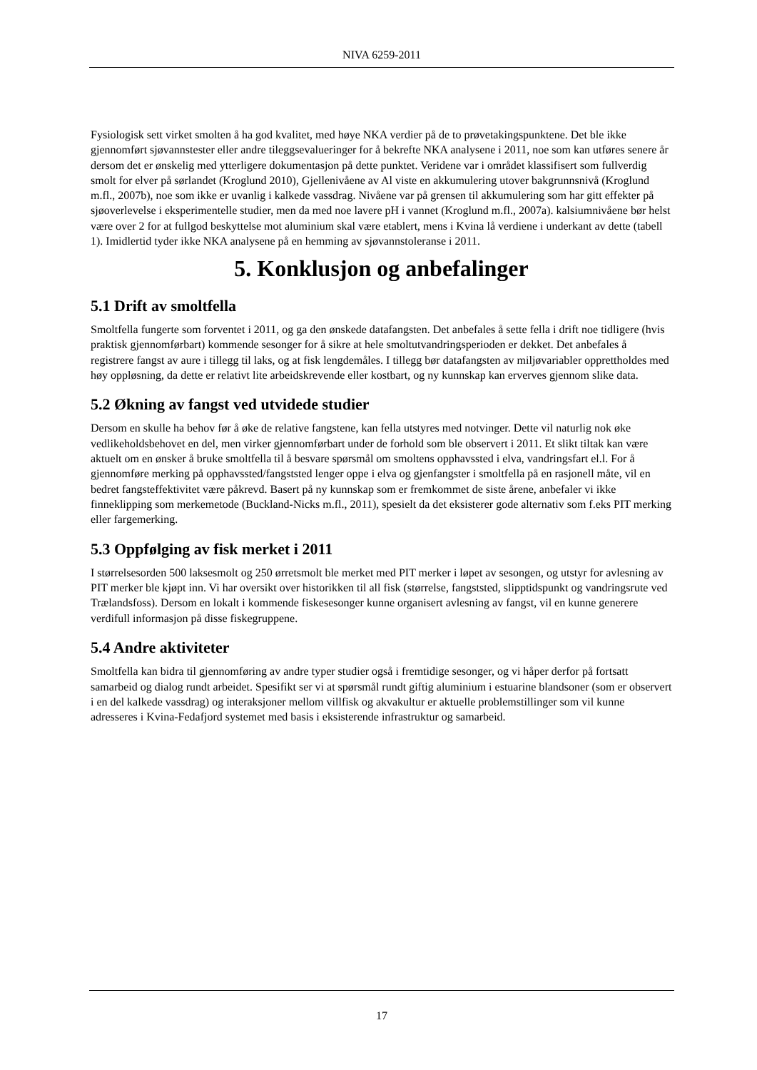NIVA 6259-2011
Fysiologisk sett virket smolten å ha god kvalitet, med høye NKA verdier på de to prøvetakingspunktene. Det ble ikke gjennomført sjøvannstester eller andre tileggsevalueringer for å bekrefte NKA analysene i 2011, noe som kan utføres senere år dersom det er ønskelig med ytterligere dokumentasjon på dette punktet. Veridene var i området klassifisert som fullverdig smolt for elver på sørlandet (Kroglund 2010), Gjellenivåene av Al viste en akkumulering utover bakgrunnsnivå (Kroglund m.fl., 2007b), noe som ikke er uvanlig i kalkede vassdrag. Nivåene var på grensen til akkumulering som har gitt effekter på sjøoverlevelse i eksperimentelle studier, men da med noe lavere pH i vannet (Kroglund m.fl., 2007a). kalsiumnivåene bør helst være over 2 for at fullgod beskyttelse mot aluminium skal være etablert, mens i Kvina lå verdiene i underkant av dette (tabell 1). Imidlertid tyder ikke NKA analysene på en hemming av sjøvannstoleranse i 2011.
5. Konklusjon og anbefalinger
5.1 Drift av smoltfella
Smoltfella fungerte som forventet i 2011, og ga den ønskede datafangsten. Det anbefales å sette fella i drift noe tidligere (hvis praktisk gjennomførbart) kommende sesonger for å sikre at hele smoltutvandringsperioden er dekket. Det anbefales å registrere fangst av aure i tillegg til laks, og at fisk lengdemåles. I tillegg bør datafangsten av miljøvariabler opprettholdes med høy oppløsning, da dette er relativt lite arbeidskrevende eller kostbart, og ny kunnskap kan erverves gjennom slike data.
5.2 Økning av fangst ved utvidede studier
Dersom en skulle ha behov før å øke de relative fangstene, kan fella utstyres med notvinger. Dette vil naturlig nok øke vedlikeholdsbehovet en del, men virker gjennomførbart under de forhold som ble observert i 2011. Et slikt tiltak kan være aktuelt om en ønsker å bruke smoltfella til å besvare spørsmål om smoltens opphavssted i elva, vandringsfart el.l. For å gjennomføre merking på opphavssted/fangststed lenger oppe i elva og gjenfangster i smoltfella på en rasjonell måte, vil en bedret fangsteffektivitet være påkrevd. Basert på ny kunnskap som er fremkommet de siste årene, anbefaler vi ikke finneklipping som merkemetode (Buckland-Nicks m.fl., 2011), spesielt da det eksisterer gode alternativ som f.eks PIT merking eller fargemerking.
5.3 Oppfølging av fisk merket i 2011
I størrelsesorden 500 laksesmolt og 250 ørretsmolt ble merket med PIT merker i løpet av sesongen, og utstyr for avlesning av PIT merker ble kjøpt inn. Vi har oversikt over historikken til all fisk (størrelse, fangststed, slipptidspunkt og vandringsrute ved Trælandsfoss). Dersom en lokalt i kommende fiskesesonger kunne organisert avlesning av fangst, vil en kunne generere verdifull informasjon på disse fiskegruppene.
5.4 Andre aktiviteter
Smoltfella kan bidra til gjennomføring av andre typer studier også i fremtidige sesonger, og vi håper derfor på fortsatt samarbeid og dialog rundt arbeidet. Spesifikt ser vi at spørsmål rundt giftig aluminium i estuarine blandsoner (som er observert i en del kalkede vassdrag) og interaksjoner mellom villfisk og akvakultur er aktuelle problemstillinger som vil kunne adresseres i Kvina-Fedafjord systemet med basis i eksisterende infrastruktur og samarbeid.
17